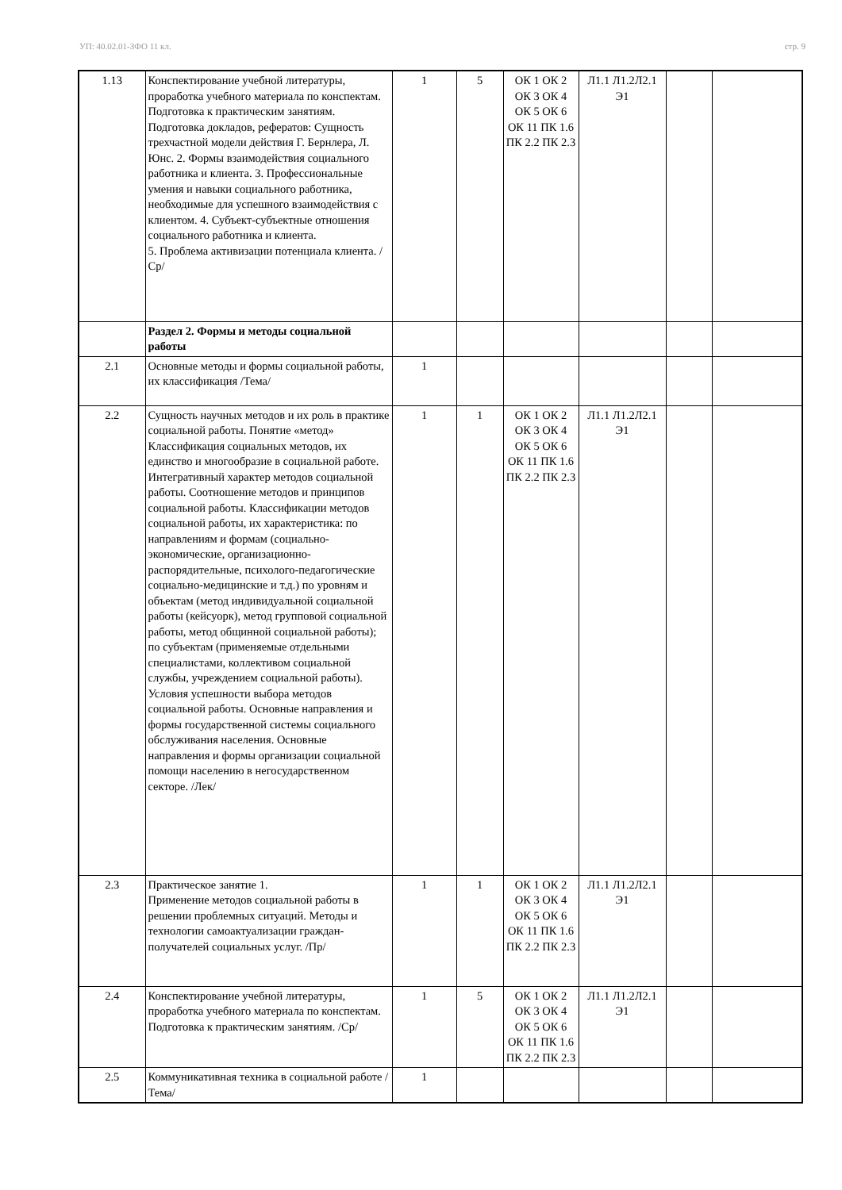УП: 40.02.01-ЗФО 11 кл. стр. 9
| 1.13 | Конспектирование учебной литературы, проработка учебного материала по конспектам. Подготовка к практическим занятиям. Подготовка докладов, рефератов: Сущность трехчастной модели действия Г. Бернлера, Л. Юнс. 2. Формы взаимодействия социального работника и клиента. 3. Профессиональные умения и навыки социального работника, необходимые для успешного взаимодействия с клиентом. 4. Субъект-субъектные отношения социального работника и клиента. 5. Проблема активизации потенциала клиента. /Ср/ | 1 | 5 | ОК 1 ОК 2 ОК 3 ОК 4 ОК 5 ОК 6 ОК 11 ПК 1.6 ПК 2.2 ПК 2.3 | Л1.1 Л1.2Л2.1 Э1 | | |
| | Раздел 2. Формы и методы социальной работы | | | | | | |
| 2.1 | Основные методы и формы социальной работы, их классификация /Тема/ | 1 | | | | | |
| 2.2 | Сущность научных методов и их роль в практике социальной работы. Понятие «метод» Классификация социальных методов, их единство и многообразие в социальной работе. Интегративный характер методов социальной работы. Соотношение методов и принципов социальной работы. Классификации методов социальной работы, их характеристика: по направлениям и формам (социально-экономические, организационно-распорядительные, психолого-педагогические социально-медицинские и т.д.) по уровням и объектам (метод индивидуальной социальной работы (кейсуорк), метод групповой социальной работы, метод общинной социальной работы); по субъектам (применяемые отдельными специалистами, коллективом социальной службы, учреждением социальной работы). Условия успешности выбора методов социальной работы. Основные направления и формы государственной системы социального обслуживания населения. Основные направления и формы организации социальной помощи населению в негосударственном секторе. /Лек/ | 1 | 1 | ОК 1 ОК 2 ОК 3 ОК 4 ОК 5 ОК 6 ОК 11 ПК 1.6 ПК 2.2 ПК 2.3 | Л1.1 Л1.2Л2.1 Э1 | | |
| 2.3 | Практическое занятие 1. Применение методов социальной работы в решении проблемных ситуаций. Методы и технологии самоактуализации граждан-получателей социальных услуг. /Пр/ | 1 | 1 | ОК 1 ОК 2 ОК 3 ОК 4 ОК 5 ОК 6 ОК 11 ПК 1.6 ПК 2.2 ПК 2.3 | Л1.1 Л1.2Л2.1 Э1 | | |
| 2.4 | Конспектирование учебной литературы, проработка учебного материала по конспектам. Подготовка к практическим занятиям. /Ср/ | 1 | 5 | ОК 1 ОК 2 ОК 3 ОК 4 ОК 5 ОК 6 ОК 11 ПК 1.6 ПК 2.2 ПК 2.3 | Л1.1 Л1.2Л2.1 Э1 | | |
| 2.5 | Коммуникативная техника в социальной работе /Тема/ | 1 | | | | | |